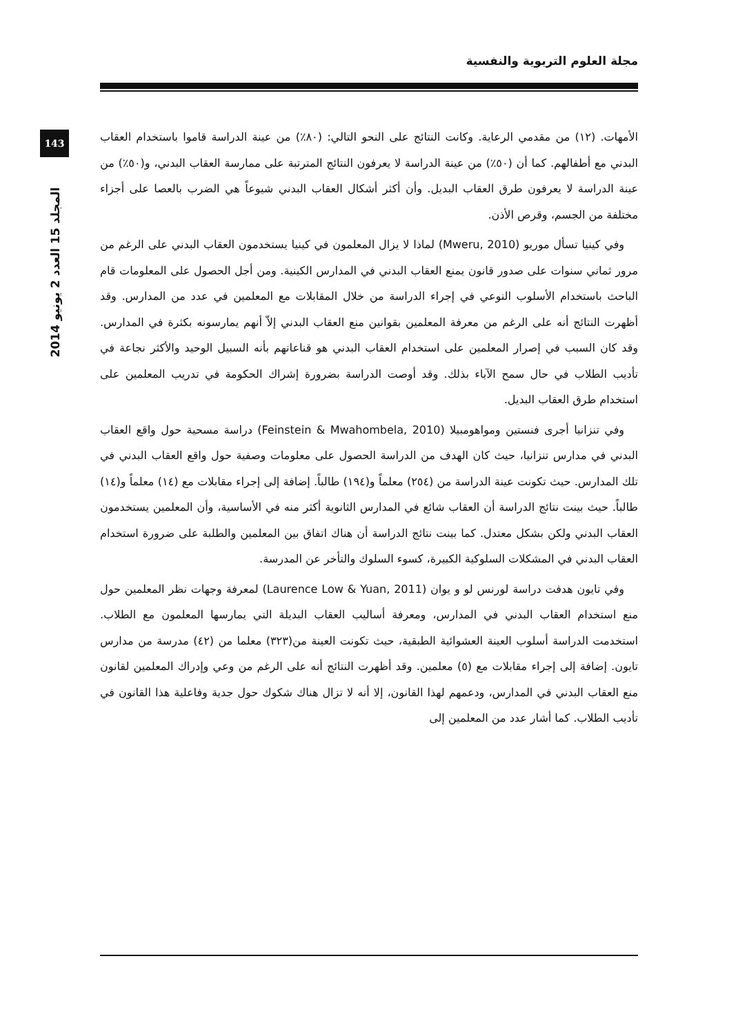مجلة العلوم التربوية والنفسية
143
المجلد 15 العدد 2 يونيو 2014
الأمهات. (١٢) من مقدمي الرعاية. وكانت النتائج على النحو التالي: (٨٠٪) من عينة الدراسة قاموا باستخدام العقاب البدني مع أطفالهم. كما أن (٥٠٪) من عينة الدراسة لا يعرفون النتائج المترتبة على ممارسة العقاب البدني، و(٥٠٪) من عينة الدراسة لا يعرفون طرق العقاب البديل. وأن أكثر أشكال العقاب البدني شيوعاً هي الضرب بالعصا على أجزاء مختلفة من الجسم، وقرص الأذن.
وفي كينيا تسأل موريو (Mweru, 2010) لماذا لا يزال المعلمون في كينيا يستخدمون العقاب البدني على الرغم من مرور ثماني سنوات على صدور قانون يمنع العقاب البدني في المدارس الكينية. ومن أجل الحصول على المعلومات قام الباحث باستخدام الأسلوب النوعي في إجراء الدراسة من خلال المقابلات مع المعلمين في عدد من المدارس. وقد أظهرت النتائج أنه على الرغم من معرفة المعلمين بقوانين منع العقاب البدني إلاّ أنهم يمارسونه بكثرة في المدارس. وقد كان السبب في إصرار المعلمين على استخدام العقاب البدني هو قناعاتهم بأنه السبيل الوحيد والأكثر نجاعة في تأديب الطلاب في حال سمح الآباء بذلك. وقد أوصت الدراسة بضرورة إشراك الحكومة في تدريب المعلمين على استخدام طرق العقاب البديل.
وفي تنزانيا أجرى فنستين ومواهومبيلا (Feinstein & Mwahombela, 2010) دراسة مسحية حول واقع العقاب البدني في مدارس تنزانيا، حيث كان الهدف من الدراسة الحصول على معلومات وصفية حول واقع العقاب البدني في تلك المدارس. حيث تكونت عينة الدراسة من (٢٥٤) معلماً و(١٩٤) طالباً. إضافة إلى إجراء مقابلات مع (١٤) معلماً و(١٤) طالباً. حيث بينت نتائج الدراسة أن العقاب شائع في المدارس الثانوية أكثر منه في الأساسية، وأن المعلمين يستخدمون العقاب البدني ولكن بشكل معتدل. كما بينت نتائج الدراسة أن هناك اتفاق بين المعلمين والطلبة على ضرورة استخدام العقاب البدني في المشكلات السلوكية الكبيرة، كسوء السلوك والتأخر عن المدرسة.
وفي تايون هدفت دراسة لورنس لو و يوان (Laurence Low & Yuan, 2011) لمعرفة وجهات نظر المعلمين حول منع استخدام العقاب البدني في المدارس، ومعرفة أساليب العقاب البديلة التي يمارسها المعلمون مع الطلاب. استخدمت الدراسة أسلوب العينة العشوائية الطبقية، حيث تكونت العينة من(٣٢٣) معلما من (٤٢) مدرسة من مدارس تايون. إضافة إلى إجراء مقابلات مع (٥) معلمين. وقد أظهرت النتائج أنه على الرغم من وعي وإدراك المعلمين لقانون منع العقاب البدني في المدارس، ودعمهم لهذا القانون، إلا أنه لا تزال هناك شكوك حول جدية وفاعلية هذا القانون في تأديب الطلاب. كما أشار عدد من المعلمين إلى